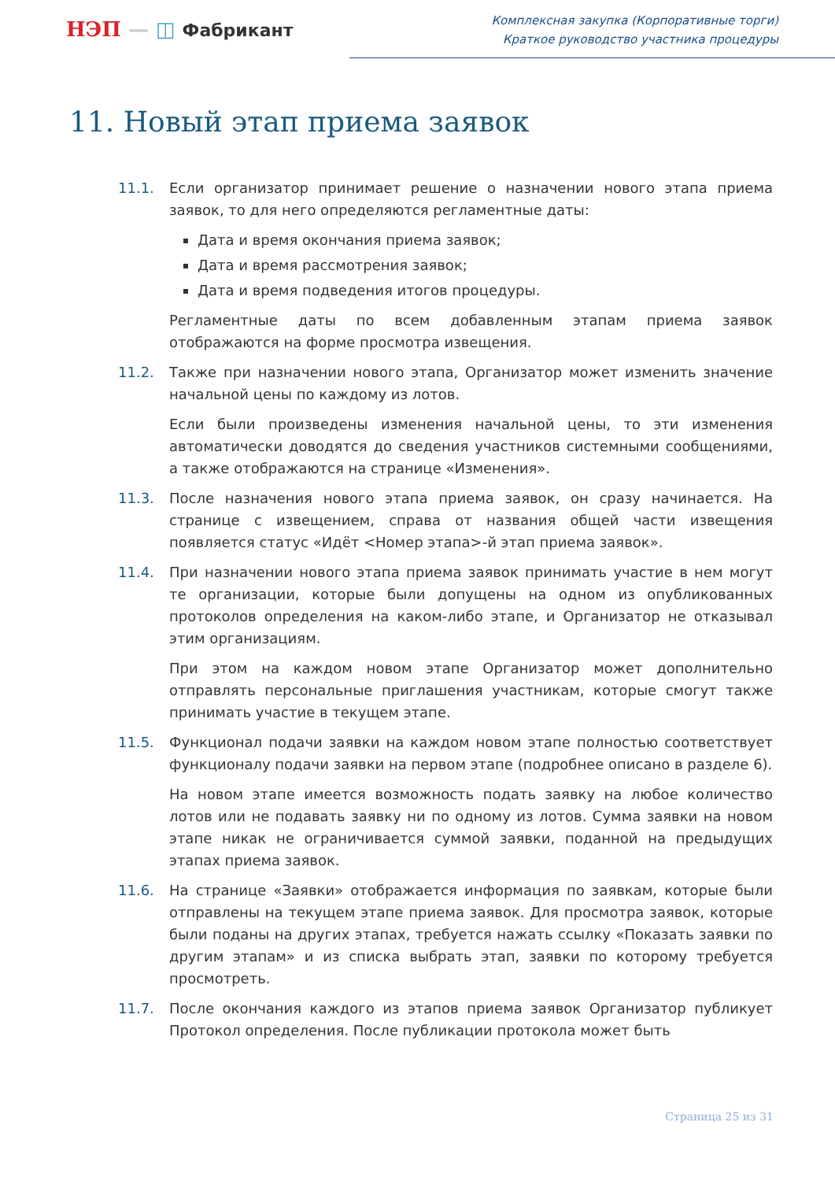НЭП — ◫ Фабрикант
Комплексная закупка (Корпоративные торги)
Краткое руководство участника процедуры
11. Новый этап приема заявок
11.1. Если организатор принимает решение о назначении нового этапа приема заявок, то для него определяются регламентные даты:
Дата и время окончания приема заявок;
Дата и время рассмотрения заявок;
Дата и время подведения итогов процедуры.
Регламентные даты по всем добавленным этапам приема заявок отображаются на форме просмотра извещения.
11.2. Также при назначении нового этапа, Организатор может изменить значение начальной цены по каждому из лотов.
Если были произведены изменения начальной цены, то эти изменения автоматически доводятся до сведения участников системными сообщениями, а также отображаются на странице «Изменения».
11.3. После назначения нового этапа приема заявок, он сразу начинается. На странице с извещением, справа от названия общей части извещения появляется статус «Идёт <Номер этапа>-й этап приема заявок».
11.4. При назначении нового этапа приема заявок принимать участие в нем могут те организации, которые были допущены на одном из опубликованных протоколов определения на каком-либо этапе, и Организатор не отказывал этим организациям.
При этом на каждом новом этапе Организатор может дополнительно отправлять персональные приглашения участникам, которые смогут также принимать участие в текущем этапе.
11.5. Функционал подачи заявки на каждом новом этапе полностью соответствует функционалу подачи заявки на первом этапе (подробнее описано в разделе 6).
На новом этапе имеется возможность подать заявку на любое количество лотов или не подавать заявку ни по одному из лотов. Сумма заявки на новом этапе никак не ограничивается суммой заявки, поданной на предыдущих этапах приема заявок.
11.6. На странице «Заявки» отображается информация по заявкам, которые были отправлены на текущем этапе приема заявок. Для просмотра заявок, которые были поданы на других этапах, требуется нажать ссылку «Показать заявки по другим этапам» и из списка выбрать этап, заявки по которому требуется просмотреть.
11.7. После окончания каждого из этапов приема заявок Организатор публикует Протокол определения. После публикации протокола может быть
Страница 25 из 31